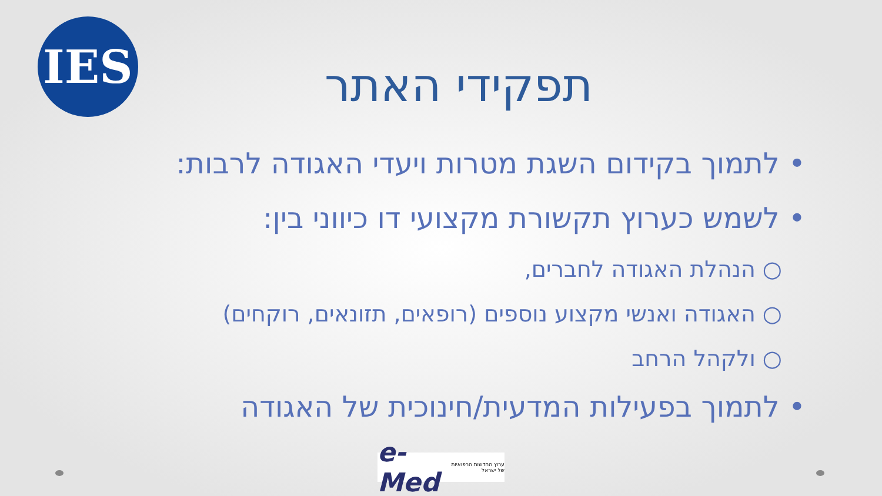IES
תפקידי האתר
• לתמוך בקידום השגת מטרות ויעדי האגודה לרבות:
• לשמש כערוץ תקשורת מקצועי דו כיווני בין:
○ הנהלת האגודה לחברים,
○ האגודה ואנשי מקצוע נוספים (רופאים, תזונאים, רוקחים)
○ ולקהל הרחב
• לתמוך בפעילות המדעית/חינוכית של האגודה
e-Med ערוץ החדשות הרפואיות של ישראל